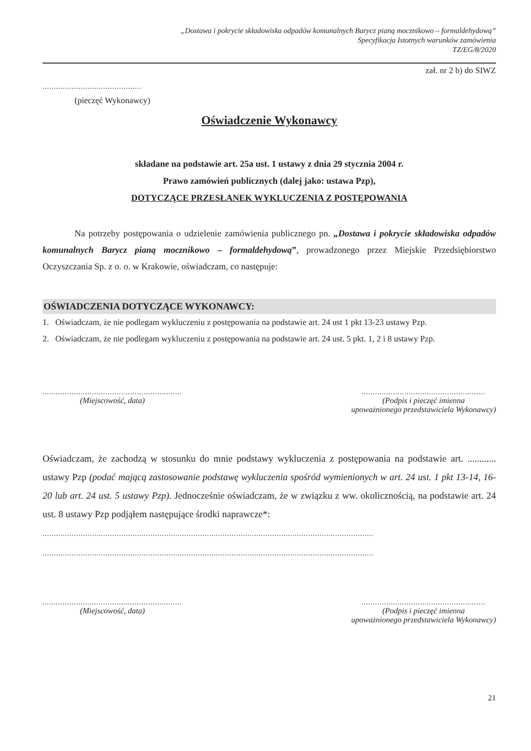„Dostawa i pokrycie składowiska odpadów komunalnych Barycz pianą mocznikowo – formaldehydową”
Specyfikacja Istotnych warunków zamówienia
TZ/EG/8/2020
zał. nr 2 b) do SIWZ
............................................
(pieczęć Wykonawcy)
Oświadczenie Wykonawcy
składane na podstawie art. 25a ust. 1 ustawy z dnia 29 stycznia 2004 r.
Prawo zamówień publicznych (dalej jako: ustawa Pzp),
DOTYCZĄCE PRZESŁANEK WYKLUCZENIA Z POSTĘPOWANIA
Na potrzeby postępowania o udzielenie zamówienia publicznego pn. „Dostawa i pokrycie składowiska odpadów komunalnych Barycz pianą mocznikowo – formaldehydową”, prowadzonego przez Miejskie Przedsiębiorstwo Oczyszczania Sp. z o. o. w Krakowie, oświadczam, co następuje:
OŚWIADCZENIA DOTYCZĄCE WYKONAWCY:
1. Oświadczam, że nie podlegam wykluczeniu z postępowania na podstawie art. 24 ust 1 pkt 13-23 ustawy Pzp.
2. Oświadczam, że nie podlegam wykluczeniu z postępowania na podstawie art. 24 ust. 5 pkt. 1, 2 i 8 ustawy Pzp.
..............................................................
(Miejscowość, data)
.......................................................
(Podpis i pieczęć imienna
upoważnionego przedstawiciela Wykonawcy)
Oświadczam, że zachodzą w stosunku do mnie podstawy wykluczenia z postępowania na podstawie art. ............ ustawy Pzp (podać mającą zastosowanie podstawę wykluczenia spośród wymienionych w art. 24 ust. 1 pkt 13-14, 16-20 lub art. 24 ust. 5 ustawy Pzp). Jednocześnie oświadczam, że w związku z ww. okolicznością, na podstawie art. 24 ust. 8 ustawy Pzp podjąłem następujące środki naprawcze*:
...................................................................................................................................................
...................................................................................................................................................
..............................................................
(Miejscowość, data)
.......................................................
(Podpis i pieczęć imienna
upoważnionego przedstawiciela Wykonawcy)
21